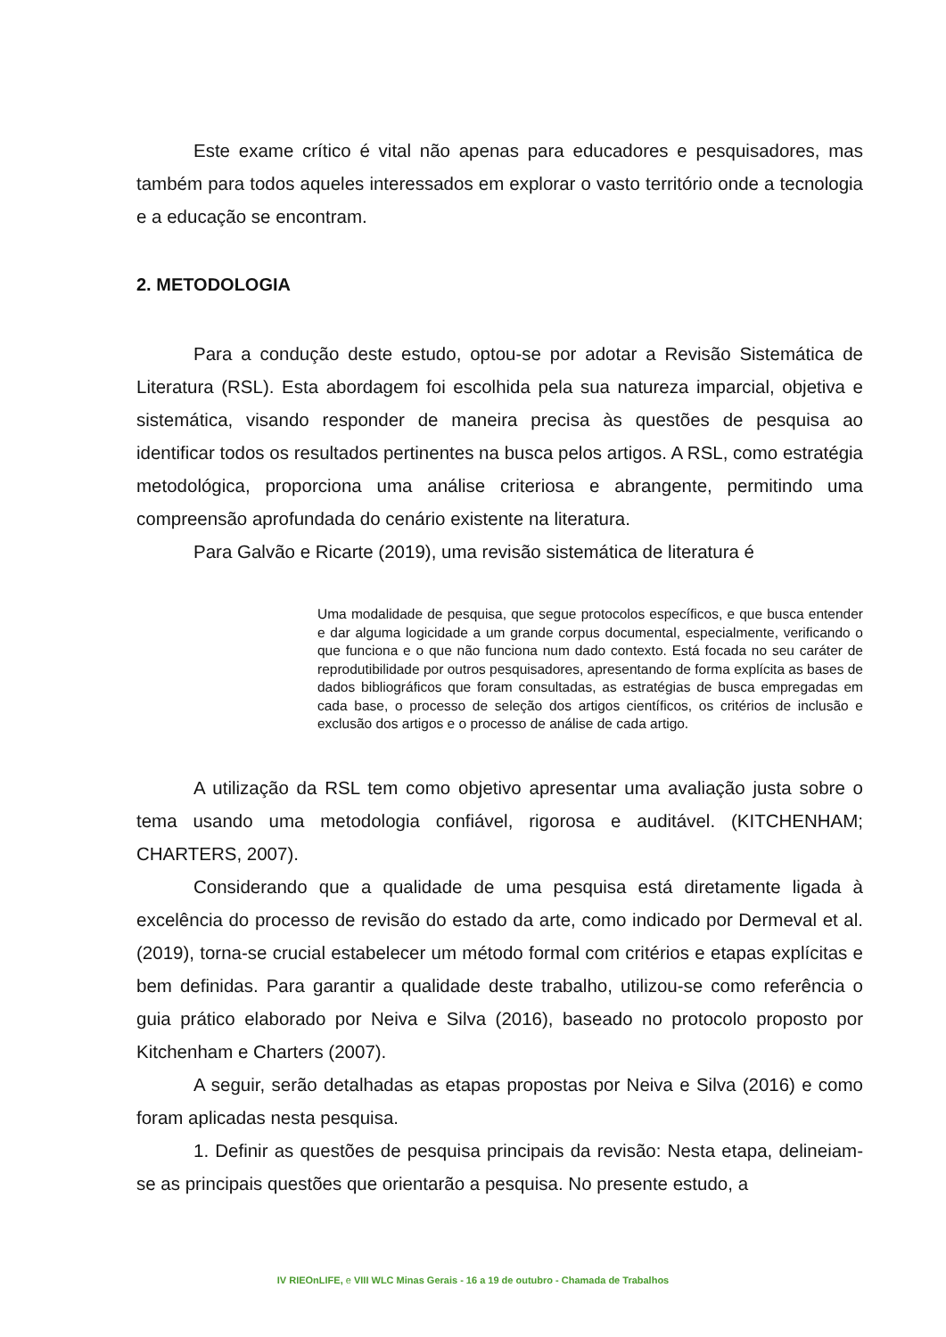Este exame crítico é vital não apenas para educadores e pesquisadores, mas também para todos aqueles interessados em explorar o vasto território onde a tecnologia e a educação se encontram.
2. METODOLOGIA
Para a condução deste estudo, optou-se por adotar a Revisão Sistemática de Literatura (RSL). Esta abordagem foi escolhida pela sua natureza imparcial, objetiva e sistemática, visando responder de maneira precisa às questões de pesquisa ao identificar todos os resultados pertinentes na busca pelos artigos. A RSL, como estratégia metodológica, proporciona uma análise criteriosa e abrangente, permitindo uma compreensão aprofundada do cenário existente na literatura.
Para Galvão e Ricarte (2019), uma revisão sistemática de literatura é
Uma modalidade de pesquisa, que segue protocolos específicos, e que busca entender e dar alguma logicidade a um grande corpus documental, especialmente, verificando o que funciona e o que não funciona num dado contexto. Está focada no seu caráter de reprodutibilidade por outros pesquisadores, apresentando de forma explícita as bases de dados bibliográficos que foram consultadas, as estratégias de busca empregadas em cada base, o processo de seleção dos artigos científicos, os critérios de inclusão e exclusão dos artigos e o processo de análise de cada artigo.
A utilização da RSL tem como objetivo apresentar uma avaliação justa sobre o tema usando uma metodologia confiável, rigorosa e auditável. (KITCHENHAM; CHARTERS, 2007).
Considerando que a qualidade de uma pesquisa está diretamente ligada à excelência do processo de revisão do estado da arte, como indicado por Dermeval et al. (2019), torna-se crucial estabelecer um método formal com critérios e etapas explícitas e bem definidas. Para garantir a qualidade deste trabalho, utilizou-se como referência o guia prático elaborado por Neiva e Silva (2016), baseado no protocolo proposto por Kitchenham e Charters (2007).
A seguir, serão detalhadas as etapas propostas por Neiva e Silva (2016) e como foram aplicadas nesta pesquisa.
1. Definir as questões de pesquisa principais da revisão: Nesta etapa, delineiam-se as principais questões que orientarão a pesquisa. No presente estudo, a
IV RIEOnLIFE, e VIII WLC Minas Gerais - 16 a 19 de outubro - Chamada de Trabalhos